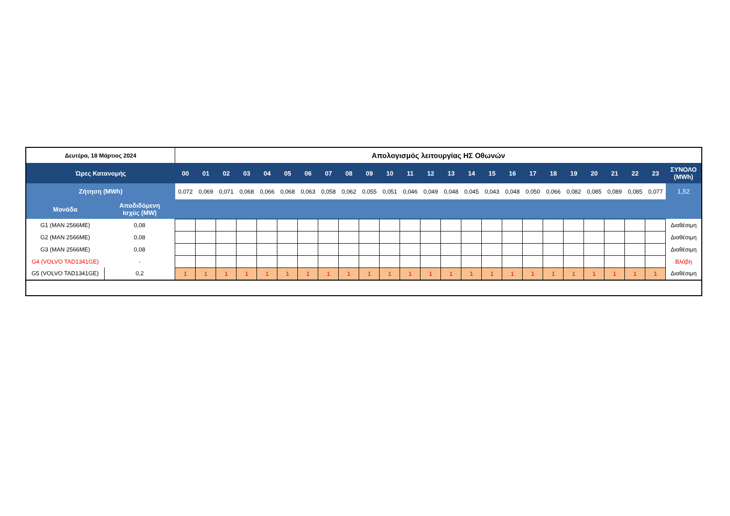| Δευτέρα, 18 Μάρτιος 2024 | | Απολογισμός λειτουργίας ΗΣ Οθωνών | | | | | | | | | | | | | | | | | | | | | | | | |
| Ώρες Κατανομής | | 00 | 01 | 02 | 03 | 04 | 05 | 06 | 07 | 08 | 09 | 10 | 11 | 12 | 13 | 14 | 15 | 16 | 17 | 18 | 19 | 20 | 21 | 22 | 23 | ΣΥΝΟΛΟ (MWh) |
| Ζήτηση (MWh) | | 0,072 | 0,069 | 0,071 | 0,068 | 0,066 | 0,068 | 0,063 | 0,058 | 0,062 | 0,055 | 0,051 | 0,046 | 0,049 | 0,048 | 0,045 | 0,043 | 0,048 | 0,050 | 0,066 | 0,082 | 0,085 | 0,089 | 0,085 | 0,077 | 1,52 |
| Μονάδα | Αποδιδόμενη Ισχύς (MW) | | | | | | | | | | | | | | | | | | | | | | | | | |
| G1 (MAN 2566ME) | 0,08 | | | | | | | | | | | | | | | | | | | | | | | | | Διαθέσιμη |
| G2 (MAN 2566ME) | 0,08 | | | | | | | | | | | | | | | | | | | | | | | | | Διαθέσιμη |
| G3 (MAN 2566ME) | 0,08 | | | | | | | | | | | | | | | | | | | | | | | | | Διαθέσιμη |
| G4 (VOLVO TAD1341GE) | - | | | | | | | | | | | | | | | | | | | | | | | | | Βλάβη |
| G5 (VOLVO TAD1341GE) | 0,2 | 1 | 1 | 1 | 1 | 1 | 1 | 1 | 1 | 1 | 1 | 1 | 1 | 1 | 1 | 1 | 1 | 1 | 1 | 1 | 1 | 1 | 1 | 1 | 1 | Διαθέσιμη |